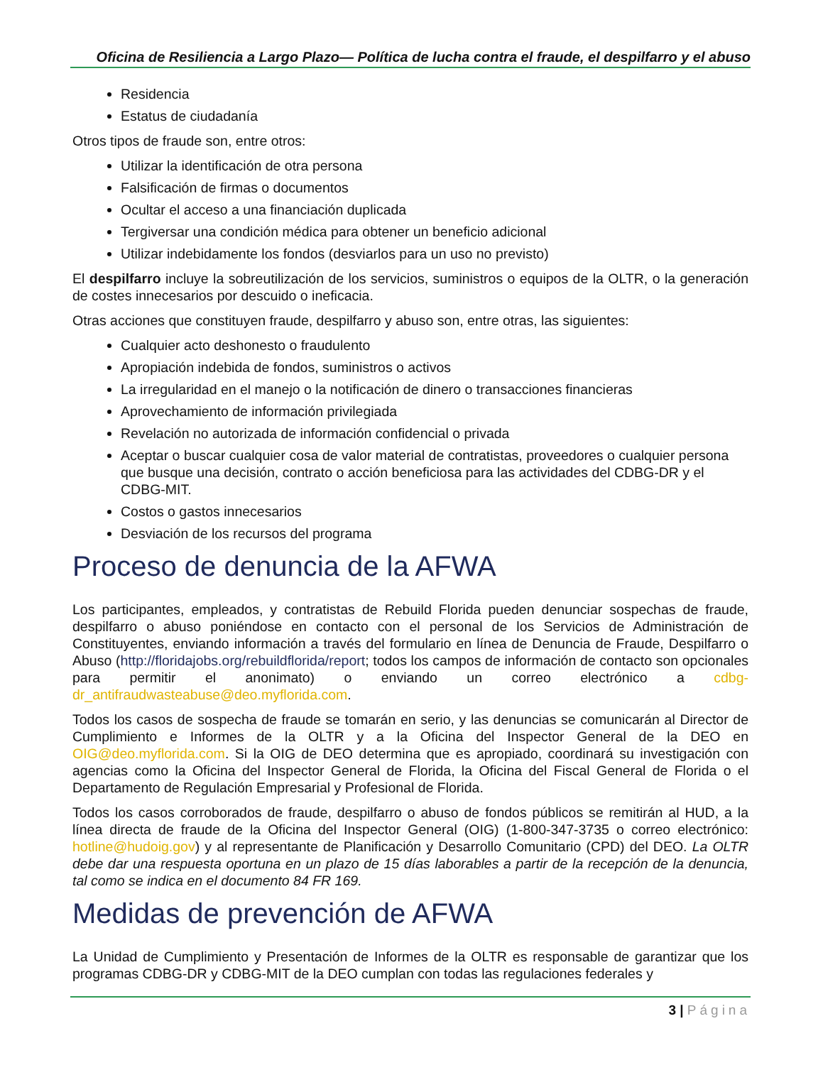Oficina de Resiliencia a Largo Plazo— Política de lucha contra el fraude, el despilfarro y el abuso
Residencia
Estatus de ciudadanía
Otros tipos de fraude son, entre otros:
Utilizar la identificación de otra persona
Falsificación de firmas o documentos
Ocultar el acceso a una financiación duplicada
Tergiversar una condición médica para obtener un beneficio adicional
Utilizar indebidamente los fondos (desviarlos para un uso no previsto)
El despilfarro incluye la sobreutilización de los servicios, suministros o equipos de la OLTR, o la generación de costes innecesarios por descuido o ineficacia.
Otras acciones que constituyen fraude, despilfarro y abuso son, entre otras, las siguientes:
Cualquier acto deshonesto o fraudulento
Apropiación indebida de fondos, suministros o activos
La irregularidad en el manejo o la notificación de dinero o transacciones financieras
Aprovechamiento de información privilegiada
Revelación no autorizada de información confidencial o privada
Aceptar o buscar cualquier cosa de valor material de contratistas, proveedores o cualquier persona que busque una decisión, contrato o acción beneficiosa para las actividades del CDBG-DR y el CDBG-MIT.
Costos o gastos innecesarios
Desviación de los recursos del programa
Proceso de denuncia de la AFWA
Los participantes, empleados, y contratistas de Rebuild Florida pueden denunciar sospechas de fraude, despilfarro o abuso poniéndose en contacto con el personal de los Servicios de Administración de Constituyentes, enviando información a través del formulario en línea de Denuncia de Fraude, Despilfarro o Abuso (http://floridajobs.org/rebuildflorida/report; todos los campos de información de contacto son opcionales para permitir el anonimato) o enviando un correo electrónico a cdbg-dr_antifraudwasteabuse@deo.myflorida.com.
Todos los casos de sospecha de fraude se tomarán en serio, y las denuncias se comunicarán al Director de Cumplimiento e Informes de la OLTR y a la Oficina del Inspector General de la DEO en OIG@deo.myflorida.com. Si la OIG de DEO determina que es apropiado, coordinará su investigación con agencias como la Oficina del Inspector General de Florida, la Oficina del Fiscal General de Florida o el Departamento de Regulación Empresarial y Profesional de Florida.
Todos los casos corroborados de fraude, despilfarro o abuso de fondos públicos se remitirán al HUD, a la línea directa de fraude de la Oficina del Inspector General (OIG) (1-800-347-3735 o correo electrónico: hotline@hudoig.gov) y al representante de Planificación y Desarrollo Comunitario (CPD) del DEO. La OLTR debe dar una respuesta oportuna en un plazo de 15 días laborables a partir de la recepción de la denuncia, tal como se indica en el documento 84 FR 169.
Medidas de prevención de AFWA
La Unidad de Cumplimiento y Presentación de Informes de la OLTR es responsable de garantizar que los programas CDBG-DR y CDBG-MIT de la DEO cumplan con todas las regulaciones federales y
3 | Página